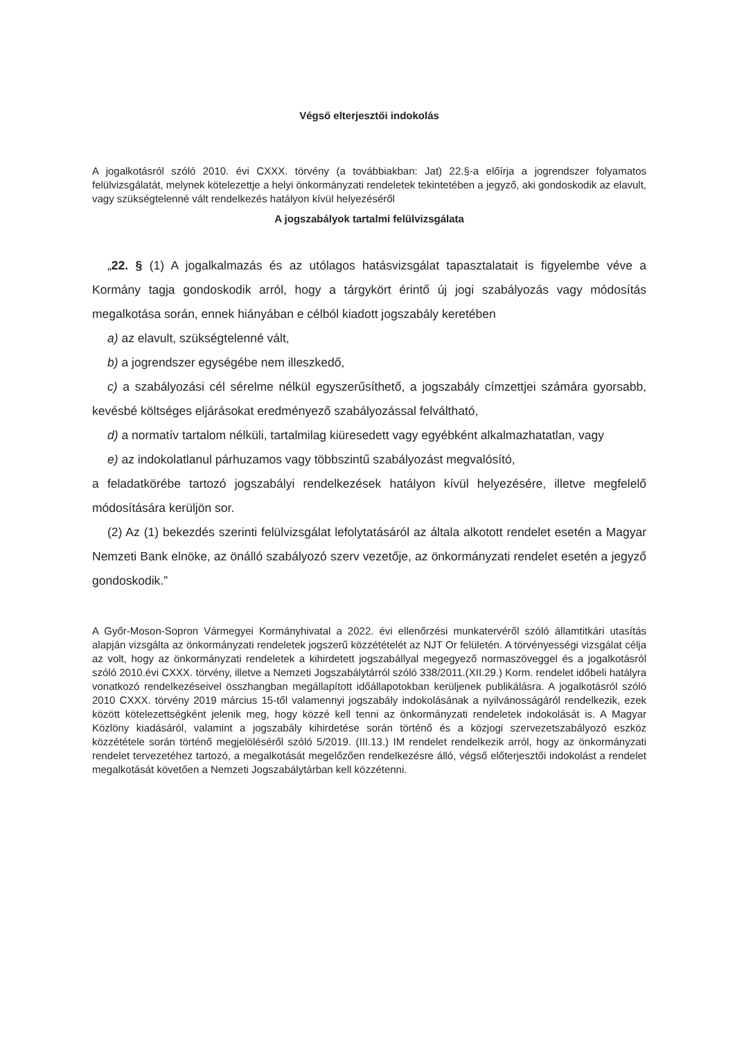Végső elterjesztői indokolás
A jogalkotásról szóló 2010. évi CXXX. törvény (a továbbiakban: Jat) 22.§-a előírja a jogrendszer folyamatos felülvizsgálatát, melynek kötelezettje a helyi önkormányzati rendeletek tekintetében a jegyző, aki gondoskodik az elavult, vagy szükségtelenné vált rendelkezés hatályon kívül helyezéséről
A jogszabályok tartalmi felülvizsgálata
„22. § (1) A jogalkalmazás és az utólagos hatásvizsgálat tapasztalatait is figyelembe véve a Kormány tagja gondoskodik arról, hogy a tárgykört érintő új jogi szabályozás vagy módosítás megalkotása során, ennek hiányában e célból kiadott jogszabály keretében
a) az elavult, szükségtelenné vált,
b) a jogrendszer egységébe nem illeszkedő,
c) a szabályozási cél sérelme nélkül egyszerűsíthető, a jogszabály címzettjei számára gyorsabb, kevésbé költséges eljárásokat eredményező szabályozással felváltható,
d) a normatív tartalom nélküli, tartalmilag kiüresedett vagy egyébként alkalmazhatatlan, vagy
e) az indokolatlanul párhuzamos vagy többszintű szabályozást megvalósító,
a feladatkörébe tartozó jogszabályi rendelkezések hatályon kívül helyezésére, illetve megfelelő módosítására kerüljön sor.
(2) Az (1) bekezdés szerinti felülvizsgálat lefolytatásáról az általa alkotott rendelet esetén a Magyar Nemzeti Bank elnöke, az önálló szabályozó szerv vezetője, az önkormányzati rendelet esetén a jegyző gondoskodik.”
A Győr-Moson-Sopron Vármegyei Kormányhivatal a 2022. évi ellenőrzési munkatervéről szóló államtitkári utasítás alapján vizsgálta az önkormányzati rendeletek jogszerű közzétételét az NJT Or felületén. A törvényességi vizsgálat célja az volt, hogy az önkormányzati rendeletek a kihirdetett jogszabállyal megegyező normaszöveggel és a jogalkotásról szóló 2010.évi CXXX. törvény, illetve a Nemzeti Jogszabálytárról szóló 338/2011.(XII.29.) Korm. rendelet időbeli hatályra vonatkozó rendelkezéseivel összhangban megállapított időállapotokban kerüljenek publikálásra. A jogalkotásról szóló 2010 CXXX. törvény 2019 március 15-től valamennyi jogszabály indokolásának a nyilvánosságáról rendelkezik, ezek között kötelezettségként jelenik meg, hogy közzé kell tenni az önkormányzati rendeletek indokolását is. A Magyar Közlöny kiadásáról, valamint a jogszabály kihirdetése során történő és a közjogi szervezetszabályozó eszköz közzététele során történő megjelöléséről szóló 5/2019. (III.13.) IM rendelet rendelkezik arról, hogy az önkormányzati rendelet tervezetéhez tartozó, a megalkotását megelőzően rendelkezésre álló, végső előterjesztői indokolást a rendelet megalkotását követően a Nemzeti Jogszabálytárban kell közzétenni.